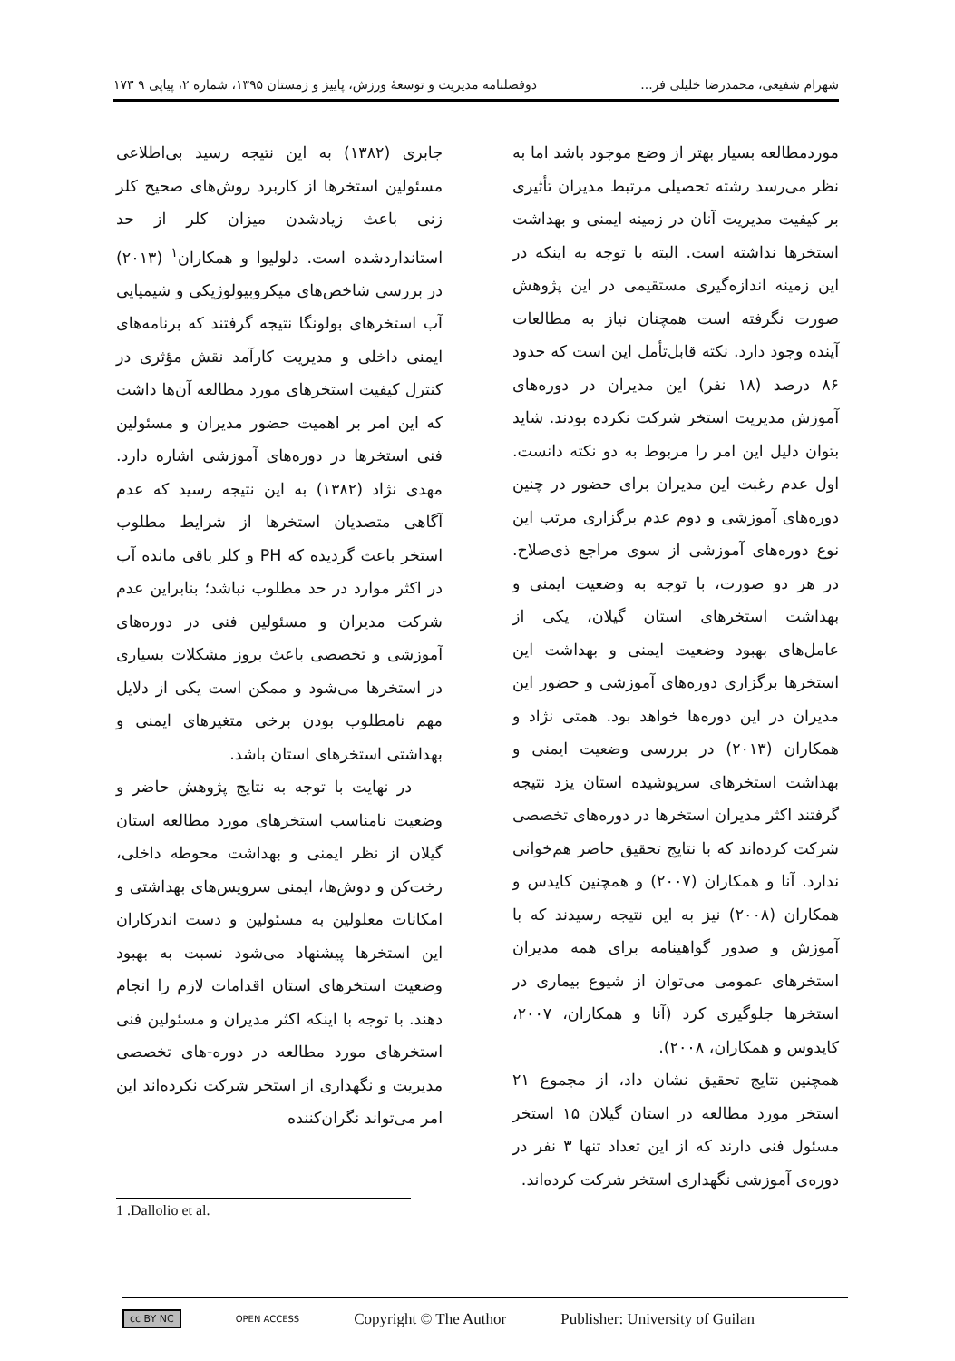شهرام شفیعی، محمدرضا خلیلی فر... دوفصلنامه مدیریت و توسعهٔ ورزش، پاییز و زمستان ۱۳۹۵، شماره ۲، پیاپی ۹ ۱۷۳
موردمطالعه بسیار بهتر از وضع موجود باشد اما به نظر می‌رسد رشته تحصیلی مرتبط مدیران تأثیری بر کیفیت مدیریت آنان در زمینه ایمنی و بهداشت استخرها نداشته است. البته با توجه به اینکه در این زمینه اندازه‌گیری مستقیمی در این پژوهش صورت نگرفته است همچنان نیاز به مطالعات آینده وجود دارد. نکته قابل‌تأمل این است که حدود ۸۶ درصد (۱۸ نفر) این مدیران در دوره‌های آموزش مدیریت استخر شرکت نکرده بودند. شاید بتوان دلیل این امر را مربوط به دو نکته دانست. اول عدم رغبت این مدیران برای حضور در چنین دوره‌های آموزشی و دوم عدم برگزاری مرتب این نوع دوره‌های آموزشی از سوی مراجع ذی‌صلاح. در هر دو صورت، با توجه به وضعیت ایمنی و بهداشت استخرهای استان گیلان، یکی از عامل‌های بهبود وضعیت ایمنی و بهداشت این استخرها برگزاری دوره‌های آموزشی و حضور این مدیران در این دوره‌ها خواهد بود. همتی نژاد و همکاران (۲۰۱۳) در بررسی وضعیت ایمنی و بهداشت استخرهای سرپوشیده استان یزد نتیجه گرفتند اکثر مدیران استخرها در دوره‌های تخصصی شرکت کرده‌اند که با نتایج تحقیق حاضر هم‌خوانی ندارد. آنا و همکاران (۲۰۰۷) و همچنین کایدس و همکاران (۲۰۰۸) نیز به این نتیجه رسیدند که با آموزش و صدور گواهینامه برای همه مدیران استخرهای عمومی می‌توان از شیوع بیماری در استخرها جلوگیری کرد (آنا و همکاران، ۲۰۰۷، کایدوس و همکاران، ۲۰۰۸).
همچنین نتایج تحقیق نشان داد، از مجموع ۲۱ استخر مورد مطالعه در استان گیلان ۱۵ استخر مسئول فنی دارند که از این تعداد تنها ۳ نفر در دوره‌ی آموزشی نگهداری استخر شرکت کرده‌اند.
جابری (۱۳۸۲) به این نتیجه رسید بی‌اطلاعی مسئولین استخرها از کاربرد روش‌های صحیح کلر زنی باعث زیادشدن میزان کلر از حد استانداردشده است. دلولیوا و همکاران<sup>۱</sup> (۲۰۱۳) در بررسی شاخص‌های میکروبیولوژیکی و شیمیایی آب استخرهای بولونگا نتیجه گرفتند که برنامه‌های ایمنی داخلی و مدیریت کارآمد نقش مؤثری در کنترل کیفیت استخرهای مورد مطالعه آن‌ها داشت که این امر بر اهمیت حضور مدیران و مسئولین فنی استخرها در دوره‌های آموزشی اشاره دارد. مهدی نژاد (۱۳۸۲) به این نتیجه رسید که عدم آگاهی متصدیان استخرها از شرایط مطلوب استخر باعث گردیده که PH و کلر باقی مانده آب در اکثر موارد در حد مطلوب نباشد؛ بنابراین عدم شرکت مدیران و مسئولین فنی در دوره‌های آموزشی و تخصصی باعث بروز مشکلات بسیاری در استخرها می‌شود و ممکن است یکی از دلایل مهم نامطلوب بودن برخی متغیرهای ایمنی و بهداشتی استخرهای استان باشد.
در نهایت با توجه به نتایج پژوهش حاضر و وضعیت نامناسب استخرهای مورد مطالعه استان گیلان از نظر ایمنی و بهداشت محوطه داخلی، رخت‌کن و دوش‌ها، ایمنی سرویس‌های بهداشتی و امکانات معلولین به مسئولین و دست اندرکاران این استخرها پیشنهاد می‌شود نسبت به بهبود وضعیت استخرهای استان اقدامات لازم را انجام دهند. با توجه با اینکه اکثر مدیران و مسئولین فنی استخرهای مورد مطالعه در دوره-های تخصصی مدیریت و نگهداری از استخر شرکت نکرده‌اند این امر می‌تواند نگران‌کننده
1 .Dallolio et al.
cc BY NC OPEN ACCESS Copyright © The Author Publisher: University of Guilan